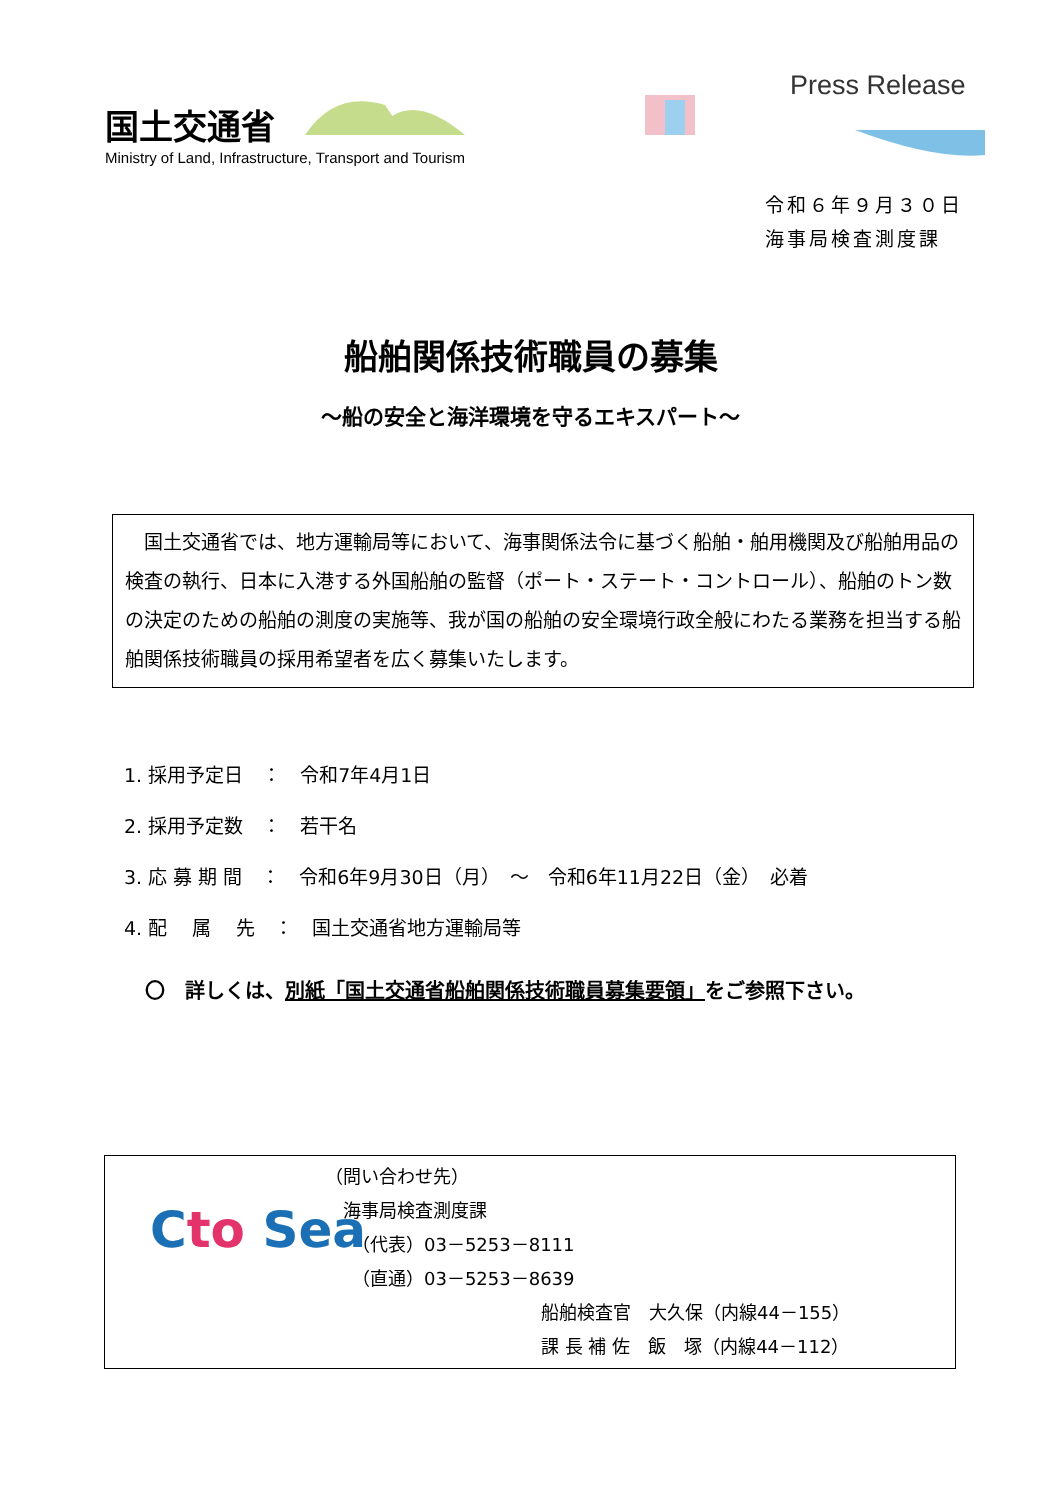国土交通省
Ministry of Land, Infrastructure, Transport and Tourism
Press Release
令和６年９月３０日
海事局検査測度課
船舶関係技術職員の募集
～船の安全と海洋環境を守るエキスパート～
　国土交通省では、地方運輸局等において、海事関係法令に基づく船舶・舶用機関及び船舶用品の検査の執行、日本に入港する外国船舶の監督（ポート・ステート・コントロール）、船舶のトン数の決定のための船舶の測度の実施等、我が国の船舶の安全環境行政全般にわたる業務を担当する船舶関係技術職員の採用希望者を広く募集いたします。
1. 採用予定日　：　令和7年4月1日
2. 採用予定数　：　若干名
3. 応 募 期 間　：　令和6年9月30日（月）　～　令和6年11月22日（金）　必着
4. 配　 属　 先　：　国土交通省地方運輸局等
〇　詳しくは、別紙「国土交通省船舶関係技術職員募集要領」をご参照下さい。
Cto Sea
（問い合わせ先）
　海事局検査測度課
　　（代表）03－5253－8111
　　（直通）03－5253－8639
　　　　　　　　　　　　船舶検査官　大久保（内線44－155）
　　　　　　　　　　　　課 長 補 佐　飯　塚（内線44－112）